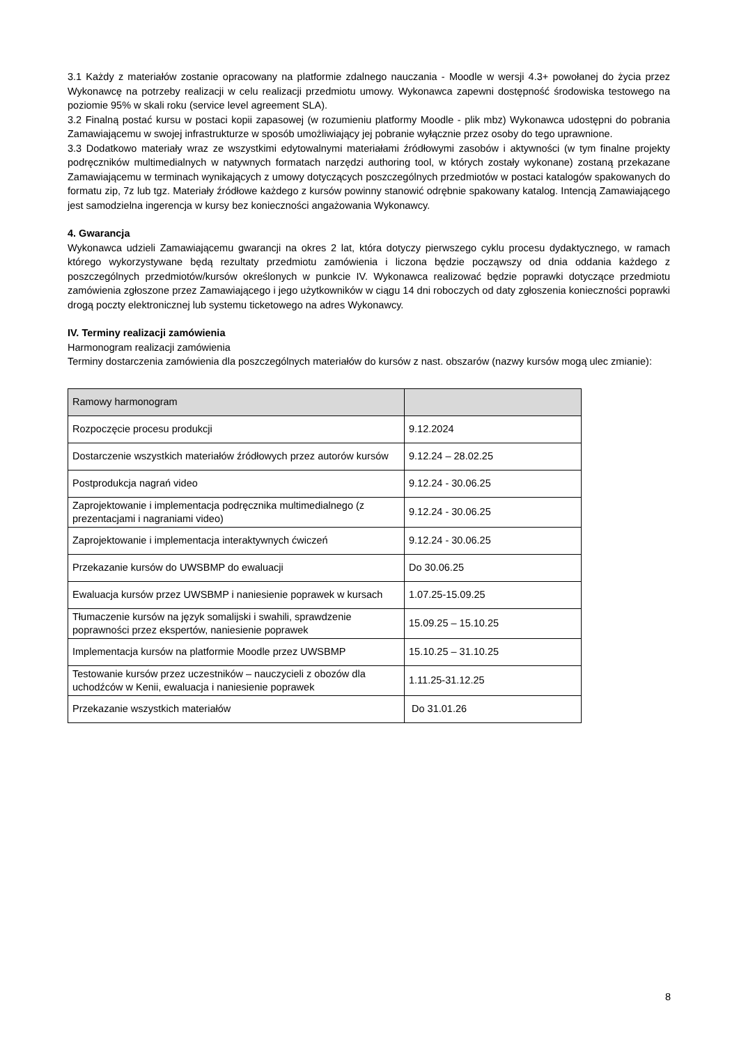3.1 Każdy z materiałów zostanie opracowany na platformie zdalnego nauczania - Moodle w wersji 4.3+ powołanej do życia przez Wykonawcę na potrzeby realizacji w celu realizacji przedmiotu umowy. Wykonawca zapewni dostępność środowiska testowego na poziomie 95% w skali roku (service level agreement SLA).
3.2 Finalną postać kursu w postaci kopii zapasowej (w rozumieniu platformy Moodle - plik mbz) Wykonawca udostępni do pobrania Zamawiającemu w swojej infrastrukturze w sposób umożliwiający jej pobranie wyłącznie przez osoby do tego uprawnione.
3.3 Dodatkowo materiały wraz ze wszystkimi edytowalnymi materiałami źródłowymi zasobów i aktywności (w tym finalne projekty podręczników multimedialnych w natywnych formatach narzędzi authoring tool, w których zostały wykonane) zostaną przekazane Zamawiającemu w terminach wynikających z umowy dotyczących poszczególnych przedmiotów w postaci katalogów spakowanych do formatu zip, 7z lub tgz. Materiały źródłowe każdego z kursów powinny stanowić odrębnie spakowany katalog. Intencją Zamawiającego jest samodzielna ingerencja w kursy bez konieczności angażowania Wykonawcy.
4. Gwarancja
Wykonawca udzieli Zamawiającemu gwarancji na okres 2 lat, która dotyczy pierwszego cyklu procesu dydaktycznego, w ramach którego wykorzystywane będą rezultaty przedmiotu zamówienia i liczona będzie począwszy od dnia oddania każdego z poszczególnych przedmiotów/kursów określonych w punkcie IV. Wykonawca realizować będzie poprawki dotyczące przedmiotu zamówienia zgłoszone przez Zamawiającego i jego użytkowników w ciągu 14 dni roboczych od daty zgłoszenia konieczności poprawki drogą poczty elektronicznej lub systemu ticketowego na adres Wykonawcy.
IV. Terminy realizacji zamówienia
Harmonogram realizacji zamówienia
Terminy dostarczenia zamówienia dla poszczególnych materiałów do kursów z nast. obszarów (nazwy kursów mogą ulec zmianie):
| Ramowy harmonogram | |
| Rozpoczęcie procesu produkcji | 9.12.2024 |
| Dostarczenie wszystkich materiałów źródłowych przez autorów kursów | 9.12.24 – 28.02.25 |
| Postprodukcja nagrań video | 9.12.24 - 30.06.25 |
| Zaprojektowanie i implementacja podręcznika multimedialnego (z prezentacjami i nagraniami video) | 9.12.24 - 30.06.25 |
| Zaprojektowanie i implementacja interaktywnych ćwiczeń | 9.12.24 - 30.06.25 |
| Przekazanie kursów do UWSBMP do ewaluacji | Do 30.06.25 |
| Ewaluacja kursów przez UWSBMP i naniesienie poprawek w kursach | 1.07.25-15.09.25 |
| Tłumaczenie kursów na język somalijski i swahili, sprawdzenie poprawności przez ekspertów, naniesienie poprawek | 15.09.25 – 15.10.25 |
| Implementacja kursów na platformie Moodle przez UWSBMP | 15.10.25 – 31.10.25 |
| Testowanie kursów przez uczestników – nauczycieli z obozów dla uchodźców w Kenii, ewaluacja i naniesienie poprawek | 1.11.25-31.12.25 |
| Przekazanie wszystkich materiałów | Do 31.01.26 |
8